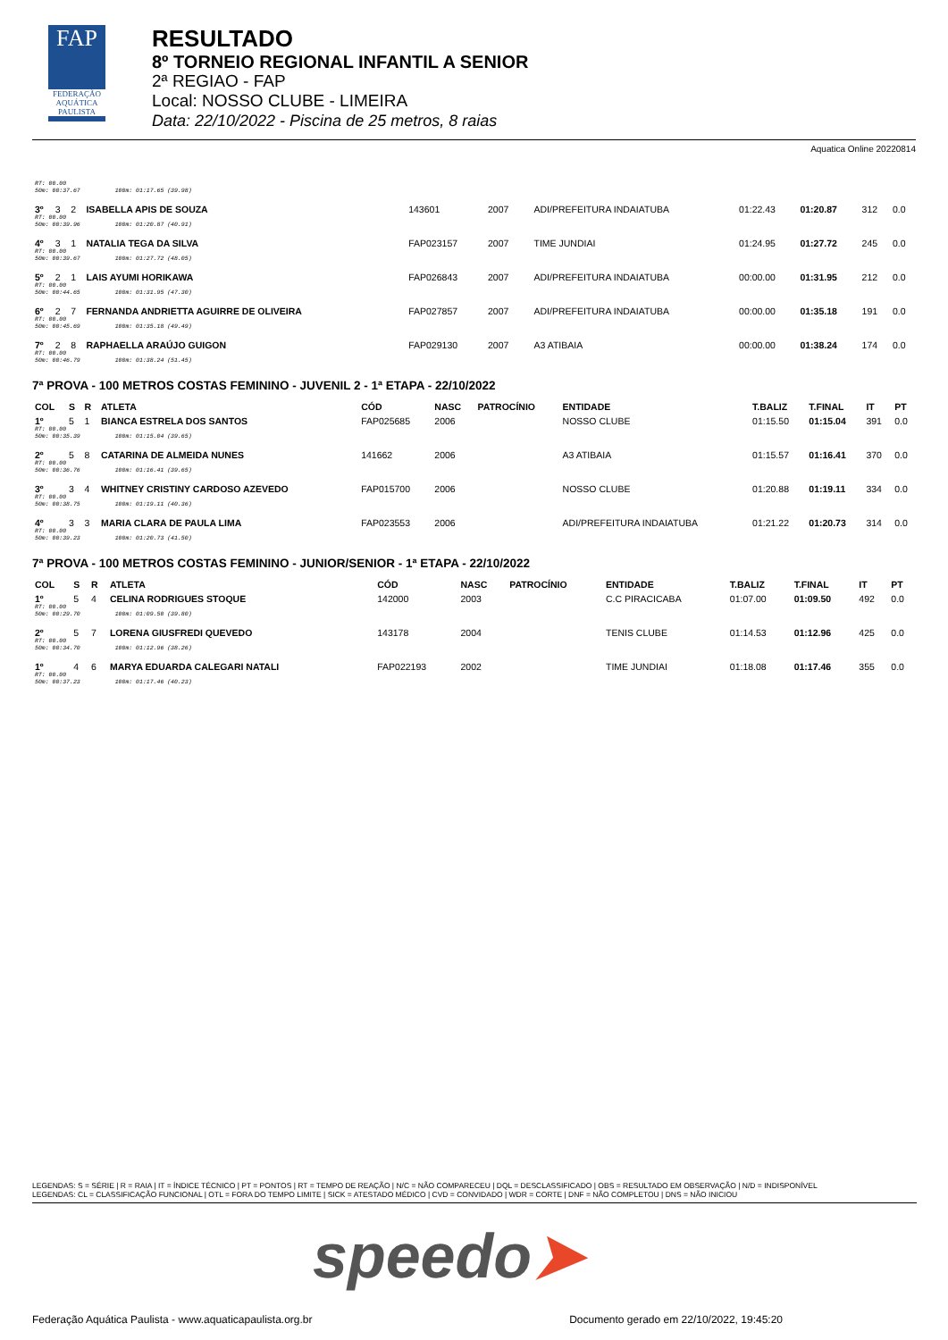FAP
FEDERAÇÃO AQUÁTICA PAULISTA
RESULTADO
8º TORNEIO REGIONAL INFANTIL A SENIOR
2ª REGIAO - FAP
Local: NOSSO CLUBE - LIMEIRA
Data: 22/10/2022 - Piscina de 25 metros, 8 raias
Aquatica Online 20220814
| RT: 00.00 50m: 00:37.67 100m: 01:17.65 (39.98) | | | | | | | | | | | |
| 3º | 3 | 2 | ISABELLA APIS DE SOUZA | 143601 | 2007 | | ADI/PREFEITURA INDAIATUBA | 01:22.43 | 01:20.87 | 312 | 0.0 |
| RT: 00.00 50m: 00:39.96 100m: 01:20.87 (40.91) | | | | | | | | | | | |
| 4º | 3 | 1 | NATALIA TEGA DA SILVA | FAP023157 | 2007 | | TIME JUNDIAI | 01:24.95 | 01:27.72 | 245 | 0.0 |
| RT: 00.00 50m: 00:39.67 100m: 01:27.72 (48.05) | | | | | | | | | | | |
| 5º | 2 | 1 | LAIS AYUMI HORIKAWA | FAP026843 | 2007 | | ADI/PREFEITURA INDAIATUBA | 00:00.00 | 01:31.95 | 212 | 0.0 |
| RT: 00.00 50m: 00:44.65 100m: 01:31.95 (47.30) | | | | | | | | | | | |
| 6º | 2 | 7 | FERNANDA ANDRIETTA AGUIRRE DE OLIVEIRA | FAP027857 | 2007 | | ADI/PREFEITURA INDAIATUBA | 00:00.00 | 01:35.18 | 191 | 0.0 |
| RT: 00.00 50m: 00:45.69 100m: 01:35.18 (49.49) | | | | | | | | | | | |
| 7º | 2 | 8 | RAPHAELLA ARAÚJO GUIGON | FAP029130 | 2007 | | A3 ATIBAIA | 00:00.00 | 01:38.24 | 174 | 0.0 |
| RT: 00.00 50m: 00:46.79 100m: 01:38.24 (51.45) | | | | | | | | | | | |
7ª PROVA - 100 METROS COSTAS FEMININO - JUVENIL 2 - 1ª ETAPA - 22/10/2022
| COL | S | R | ATLETA | CÓD | NASC | PATROCÍNIO | ENTIDADE | T.BALIZ | T.FINAL | IT | PT |
| --- | --- | --- | --- | --- | --- | --- | --- | --- | --- | --- | --- |
| 1º | 5 | 1 | BIANCA ESTRELA DOS SANTOS | FAP025685 | 2006 | | NOSSO CLUBE | 01:15.50 | 01:15.04 | 391 | 0.0 |
| RT: 00.00 50m: 00:35.39 100m: 01:15.04 (39.65) | | | | | | | | | | | |
| 2º | 5 | 8 | CATARINA DE ALMEIDA NUNES | 141662 | 2006 | | A3 ATIBAIA | 01:15.57 | 01:16.41 | 370 | 0.0 |
| RT: 00.00 50m: 00:36.76 100m: 01:16.41 (39.65) | | | | | | | | | | | |
| 3º | 3 | 4 | WHITNEY CRISTINY CARDOSO AZEVEDO | FAP015700 | 2006 | | NOSSO CLUBE | 01:20.88 | 01:19.11 | 334 | 0.0 |
| RT: 00.00 50m: 00:38.75 100m: 01:19.11 (40.36) | | | | | | | | | | | |
| 4º | 3 | 3 | MARIA CLARA DE PAULA LIMA | FAP023553 | 2006 | | ADI/PREFEITURA INDAIATUBA | 01:21.22 | 01:20.73 | 314 | 0.0 |
| RT: 00.00 50m: 00:39.23 100m: 01:20.73 (41.50) | | | | | | | | | | | |
7ª PROVA - 100 METROS COSTAS FEMININO - JUNIOR/SENIOR - 1ª ETAPA - 22/10/2022
| COL | S | R | ATLETA | CÓD | NASC | PATROCÍNIO | ENTIDADE | T.BALIZ | T.FINAL | IT | PT |
| --- | --- | --- | --- | --- | --- | --- | --- | --- | --- | --- | --- |
| 1º | 5 | 4 | CELINA RODRIGUES STOQUE | 142000 | 2003 | | C.C PIRACICABA | 01:07.00 | 01:09.50 | 492 | 0.0 |
| RT: 00.00 50m: 00:29.70 100m: 01:09.50 (39.80) | | | | | | | | | | | |
| 2º | 5 | 7 | LORENA GIUSFREDI QUEVEDO | 143178 | 2004 | | TENIS CLUBE | 01:14.53 | 01:12.96 | 425 | 0.0 |
| RT: 00.00 50m: 00:34.70 100m: 01:12.96 (38.26) | | | | | | | | | | | |
| 1º | 4 | 6 | MARYA EDUARDA CALEGARI NATALI | FAP022193 | 2002 | | TIME JUNDIAI | 01:18.08 | 01:17.46 | 355 | 0.0 |
| RT: 00.00 50m: 00:37.23 100m: 01:17.46 (40.23) | | | | | | | | | | | |
LEGENDAS: S = SÉRIE | R = RAIA | IT = ÍNDICE TÉCNICO | PT = PONTOS | RT = TEMPO DE REAÇÃO | N/C = NÃO COMPARECEU | DQL = DESCLASSIFICADO | OBS = RESULTADO EM OBSERVAÇÃO | N/D = INDISPONÍVEL
LEGENDAS: CL = CLASSIFICAÇÃO FUNCIONAL | OTL = FORA DO TEMPO LIMITE | SICK = ATESTADO MÉDICO | CVD = CONVIDADO | WDR = CORTE | DNF = NÃO COMPLETOU | DNS = NÃO INICIOU
speedo➤
Federação Aquática Paulista - www.aquaticapaulista.org.br Documento gerado em 22/10/2022, 19:45:20